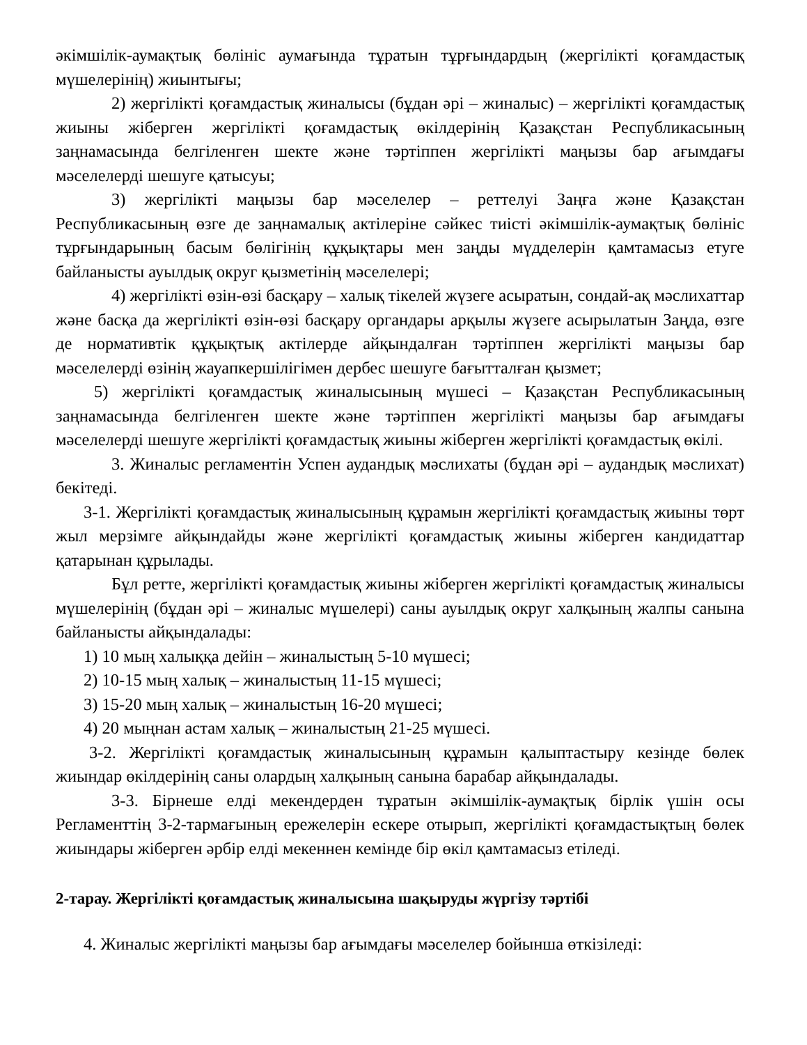әкімшілік-аумақтық бөлініс аумағында тұратын тұрғындардың (жергілікті қоғамдастық мүшелерінің) жиынтығы;
2) жергілікті қоғамдастық жиналысы (бұдан әрі – жиналыс) – жергілікті қоғамдастық жиыны жіберген жергілікті қоғамдастық өкілдерінің Қазақстан Республикасының заңнамасында белгіленген шекте және тәртіппен жергілікті маңызы бар ағымдағы мәселелерді шешуге қатысуы;
3) жергілікті маңызы бар мәселелер – реттелуі Заңға және Қазақстан Республикасының өзге де заңнамалық актілеріне сәйкес тиісті әкімшілік-аумақтық бөлініс тұрғындарының басым бөлігінің құқықтары мен заңды мүдделерін қамтамасыз етуге байланысты ауылдық округ қызметінің мәселелері;
4) жергілікті өзін-өзі басқару – халық тікелей жүзеге асыратын, сондай-ақ мәслихаттар және басқа да жергілікті өзін-өзі басқару органдары арқылы жүзеге асырылатын Заңда, өзге де нормативтік құқықтық актілерде айқындалған тәртіппен жергілікті маңызы бар мәселелерді өзінің жауапкершілігімен дербес шешуге бағытталған қызмет;
5) жергілікті қоғамдастық жиналысының мүшесі – Қазақстан Республикасының заңнамасында белгіленген шекте және тәртіппен жергілікті маңызы бар ағымдағы мәселелерді шешуге жергілікті қоғамдастық жиыны жіберген жергілікті қоғамдастық өкілі.
3. Жиналыс регламентін Успен аудандық мәслихаты (бұдан әрі – аудандық мәслихат) бекітеді.
3-1. Жергілікті қоғамдастық жиналысының құрамын жергілікті қоғамдастық жиыны төрт жыл мерзімге айқындайды және жергілікті қоғамдастық жиыны жіберген кандидаттар қатарынан құрылады.
Бұл ретте, жергілікті қоғамдастық жиыны жіберген жергілікті қоғамдастық жиналысы мүшелерінің (бұдан әрі – жиналыс мүшелері) саны ауылдық округ халқының жалпы санына байланысты айқындалады:
1) 10 мың халыққа дейін – жиналыстың 5-10 мүшесі;
2) 10-15 мың халық – жиналыстың 11-15 мүшесі;
3) 15-20 мың халық – жиналыстың 16-20 мүшесі;
4) 20 мыңнан астам халық – жиналыстың 21-25 мүшесі.
3-2. Жергілікті қоғамдастық жиналысының құрамын қалыптастыру кезінде бөлек жиындар өкілдерінің саны олардың халқының санына барабар айқындалады.
3-3. Бірнеше елді мекендерден тұратын әкімшілік-аумақтық бірлік үшін осы Регламенттің 3-2-тармағының ережелерін ескере отырып, жергілікті қоғамдастықтың бөлек жиындары жіберген әрбір елді мекеннен кемінде бір өкіл қамтамасыз етіледі.
2-тарау. Жергілікті қоғамдастық жиналысына шақыруды жүргізу тәртібі
4. Жиналыс жергілікті маңызы бар ағымдағы мәселелер бойынша өткізіледі: